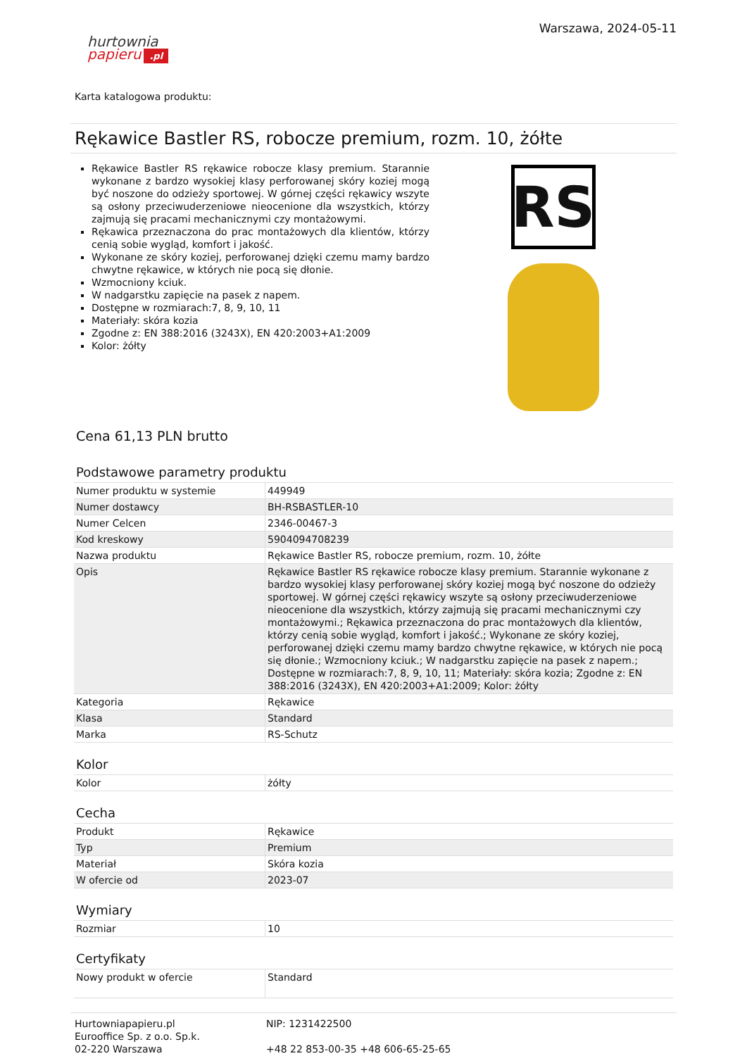hurtownia
papieru.pl
Warszawa, 2024-05-11
Karta katalogowa produktu:
Rękawice Bastler RS, robocze premium, rozm. 10, żółte
Rękawice Bastler RS rękawice robocze klasy premium. Starannie wykonane z bardzo wysokiej klasy perforowanej skóry koziej mogą być noszone do odzieży sportowej. W górnej części rękawicy wszyte są osłony przeciwuderzeniowe nieocenione dla wszystkich, którzy zajmują się pracami mechanicznymi czy montażowymi.
Rękawica przeznaczona do prac montażowych dla klientów, którzy cenią sobie wygląd, komfort i jakość.
Wykonane ze skóry koziej, perforowanej dzięki czemu mamy bardzo chwytne rękawice, w których nie pocą się dłonie.
Wzmocniony kciuk.
W nadgarstku zapięcie na pasek z napem.
Dostępne w rozmiarach:7, 8, 9, 10, 11
Materiały: skóra kozia
Zgodne z: EN 388:2016 (3243X), EN 420:2003+A1:2009
Kolor: żółty
RS
Cena 61,13 PLN brutto
Podstawowe parametry produktu
| Numer produktu w systemie | 449949 |
| Numer dostawcy | BH-RSBASTLER-10 |
| Numer Celcen | 2346-00467-3 |
| Kod kreskowy | 5904094708239 |
| Nazwa produktu | Rękawice Bastler RS, robocze premium, rozm. 10, żółte |
| Opis | Rękawice Bastler RS rękawice robocze klasy premium. Starannie wykonane z bardzo wysokiej klasy perforowanej skóry koziej mogą być noszone do odzieży sportowej. W górnej części rękawicy wszyte są osłony przeciwuderzeniowe nieocenione dla wszystkich, którzy zajmują się pracami mechanicznymi czy montażowymi.; Rękawica przeznaczona do prac montażowych dla klientów, którzy cenią sobie wygląd, komfort i jakość.; Wykonane ze skóry koziej, perforowanej dzięki czemu mamy bardzo chwytne rękawice, w których nie pocą się dłonie.; Wzmocniony kciuk.; W nadgarstku zapięcie na pasek z napem.; Dostępne w rozmiarach:7, 8, 9, 10, 11; Materiały: skóra kozia; Zgodne z: EN 388:2016 (3243X), EN 420:2003+A1:2009; Kolor: żółty |
| Kategoria | Rękawice |
| Klasa | Standard |
| Marka | RS-Schutz |
Kolor
| Kolor | żółty |
Cecha
| Produkt | Rękawice |
| Typ | Premium |
| Materiał | Skóra kozia |
| W ofercie od | 2023-07 |
Wymiary
| Rozmiar | 10 |
Certyfikaty
| Nowy produkt w ofercie | Standard |
Hurtowniapapieru.pl
Eurooffice Sp. z o.o. Sp.k.
02-220 Warszawa
NIP: 1231422500
+48 22 853-00-35 +48 606-65-25-65